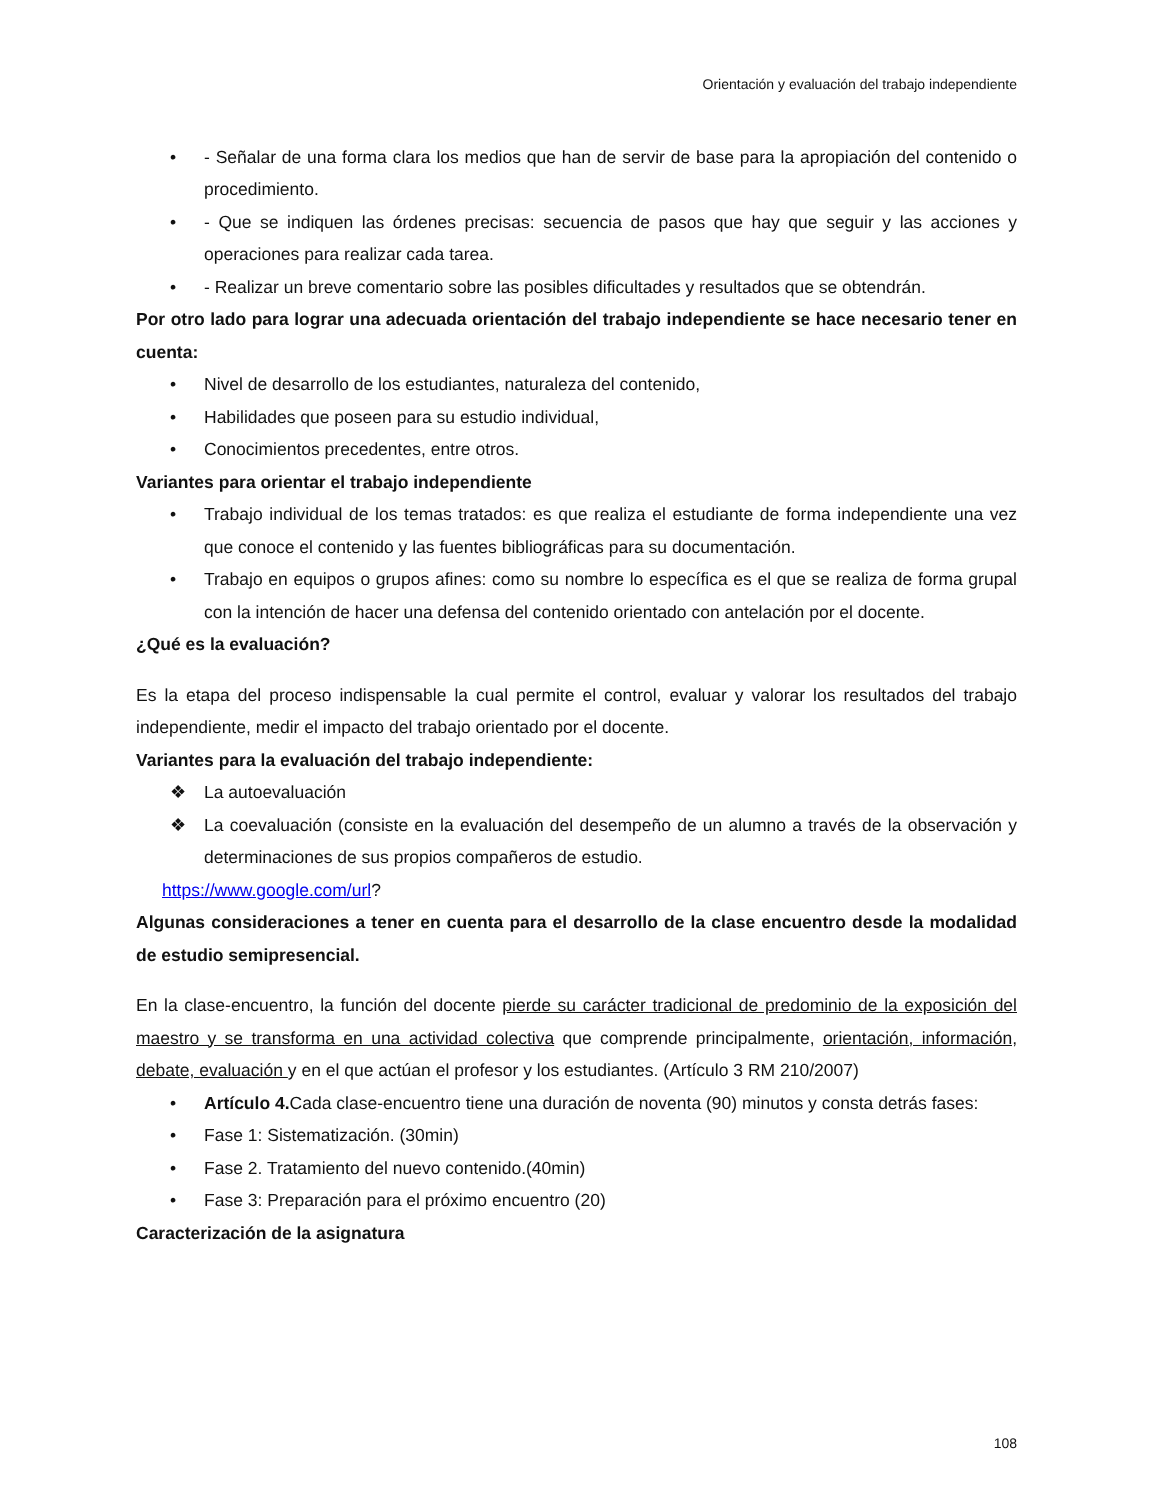Orientación y evaluación del trabajo independiente
• - Señalar de una forma clara los medios que han de servir de base para la apropiación del contenido o procedimiento.
• - Que se indiquen las órdenes precisas: secuencia de pasos que hay que seguir y las acciones y operaciones para realizar cada tarea.
• - Realizar un breve comentario sobre las posibles dificultades y resultados que se obtendrán.
Por otro lado para lograr una adecuada orientación del trabajo independiente se hace necesario tener en cuenta:
• Nivel de desarrollo de los estudiantes, naturaleza del contenido,
• Habilidades que poseen para su estudio individual,
• Conocimientos precedentes, entre otros.
Variantes para orientar el trabajo independiente
• Trabajo individual de los temas tratados: es que realiza el estudiante de forma independiente una vez que conoce el contenido y las fuentes bibliográficas para su documentación.
• Trabajo en equipos o grupos afines: como su nombre lo específica es el que se realiza de forma grupal con la intención de hacer una defensa del contenido orientado con antelación por el docente.
¿Qué es la evaluación?
Es la etapa del proceso indispensable la cual permite el control, evaluar y valorar los resultados del trabajo independiente, medir el impacto del trabajo orientado por el docente.
Variantes para la evaluación del trabajo independiente:
❖ La autoevaluación
❖ La coevaluación (consiste en la evaluación del desempeño de un alumno a través de la observación y determinaciones de sus propios compañeros de estudio.
https://www.google.com/url?
Algunas consideraciones a tener en cuenta para el desarrollo de la clase encuentro desde la modalidad de estudio semipresencial.
En la clase-encuentro, la función del docente pierde su carácter tradicional de predominio de la exposición del maestro y se transforma en una actividad colectiva que comprende principalmente, orientación, información, debate, evaluación y en el que actúan el profesor y los estudiantes. (Artículo 3 RM 210/2007)
• Artículo 4. Cada clase-encuentro tiene una duración de noventa (90) minutos y consta detrás fases:
• Fase 1: Sistematización. (30min)
• Fase 2. Tratamiento del nuevo contenido.(40min)
• Fase 3: Preparación para el próximo encuentro (20)
Caracterización de la asignatura
108